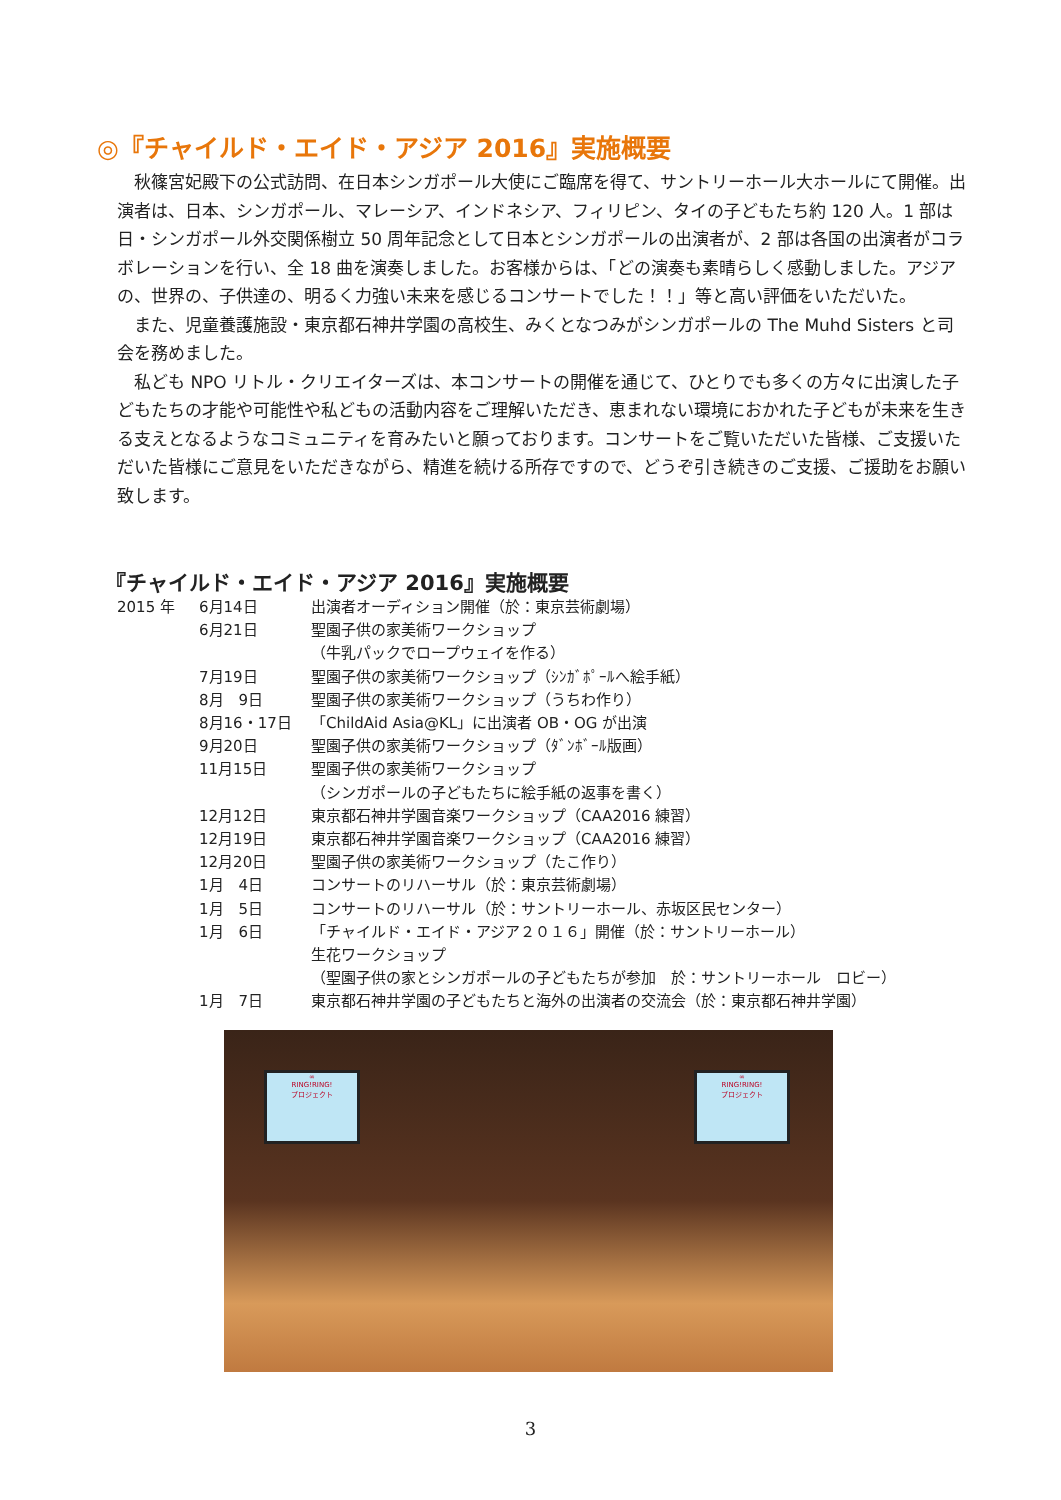◎『チャイルド・エイド・アジア 2016』実施概要
秋篠宮妃殿下の公式訪問、在日本シンガポール大使にご臨席を得て、サントリーホール大ホールにて開催。出演者は、日本、シンガポール、マレーシア、インドネシア、フィリピン、タイの子どもたち約 120 人。1 部は日・シンガポール外交関係樹立 50 周年記念として日本とシンガポールの出演者が、2 部は各国の出演者がコラボレーションを行い、全 18 曲を演奏しました。お客様からは、「どの演奏も素晴らしく感動しました。アジアの、世界の、子供達の、明るく力強い未来を感じるコンサートでした！！」等と高い評価をいただいた。
また、児童養護施設・東京都石神井学園の高校生、みくとなつみがシンガポールの The Muhd Sisters と司会を務めました。
私ども NPO リトル・クリエイターズは、本コンサートの開催を通じて、ひとりでも多くの方々に出演した子どもたちの才能や可能性や私どもの活動内容をご理解いただき、恵まれない環境におかれた子どもが未来を生きる支えとなるようなコミュニティを育みたいと願っております。コンサートをご覧いただいた皆様、ご支援いただいた皆様にご意見をいただきながら、精進を続ける所存ですので、どうぞ引き続きのご支援、ご援助をお願い致します。
『チャイルド・エイド・アジア 2016』実施概要
2015 年 6月14日 出演者オーディション開催（於：東京芸術劇場）
6月21日 聖園子供の家美術ワークショップ
（牛乳パックでロープウェイを作る）
7月19日 聖園子供の家美術ワークショップ（ｼﾝｶﾞﾎﾟｰﾙへ絵手紙）
8月　9日 聖園子供の家美術ワークショップ（うちわ作り）
8月16・17日 「ChildAid Asia@KL」に出演者 OB・OG が出演
9月20日 聖園子供の家美術ワークショップ（ﾀﾞﾝﾎﾞｰﾙ版画）
11月15日 聖園子供の家美術ワークショップ
（シンガポールの子どもたちに絵手紙の返事を書く）
12月12日 東京都石神井学園音楽ワークショップ（CAA2016 練習）
12月19日 東京都石神井学園音楽ワークショップ（CAA2016 練習）
12月20日 聖園子供の家美術ワークショップ（たこ作り）
1月　4日 コンサートのリハーサル（於：東京芸術劇場）
1月　5日 コンサートのリハーサル（於：サントリーホール、赤坂区民センター）
1月　6日 「チャイルド・エイド・アジア２０１６」開催（於：サントリーホール）
生花ワークショップ
（聖園子供の家とシンガポールの子どもたちが参加　於：サントリーホール　ロビー）
1月　7日 東京都石神井学園の子どもたちと海外の出演者の交流会（於：東京都石神井学園）
∞
RING!RING!
プロジェクト
∞
RING!RING!
プロジェクト
3